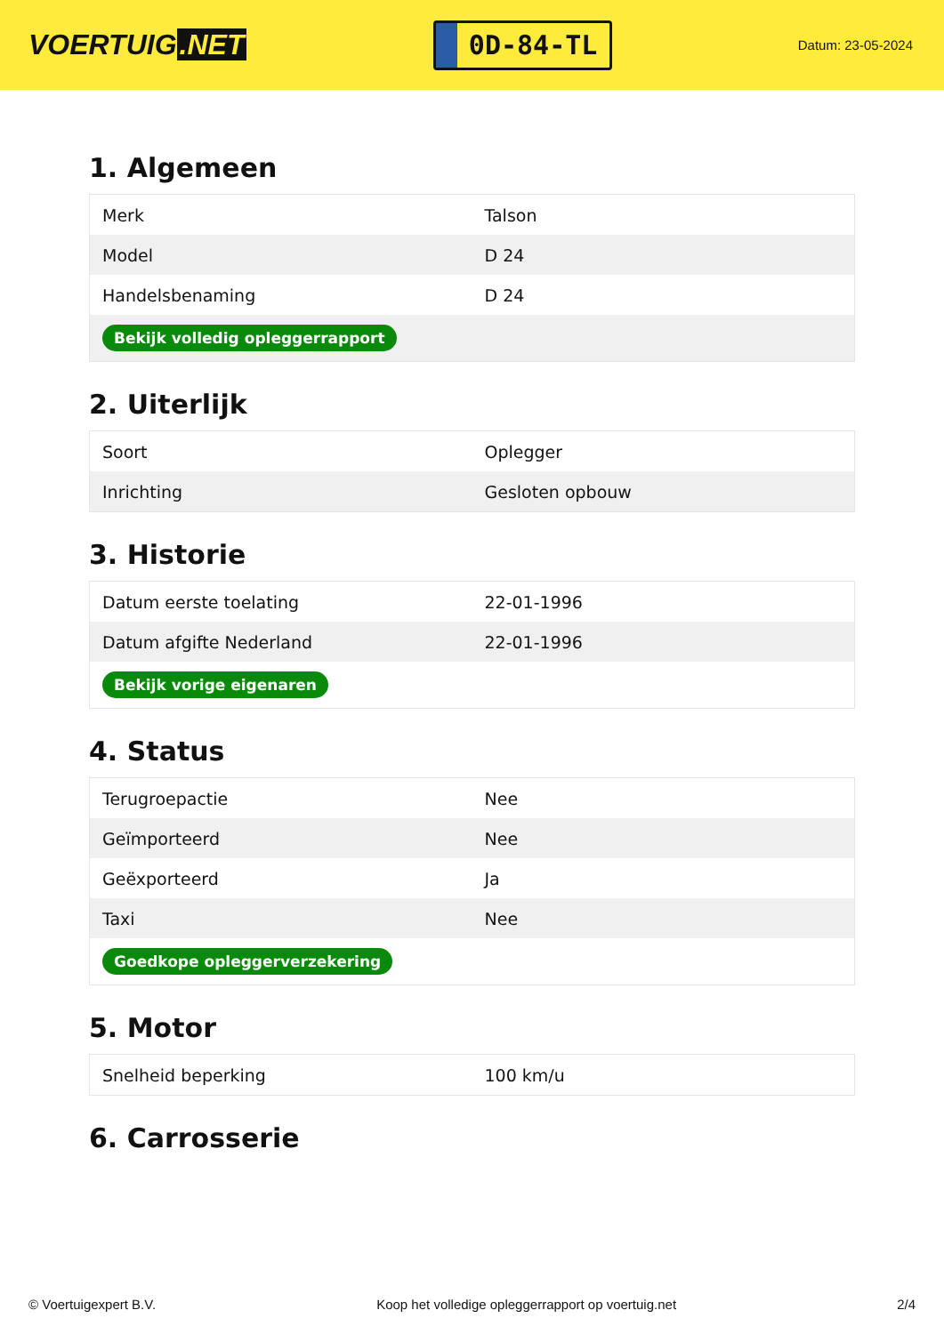VOERTUIG.NET
0D-84-TL
Datum: 23-05-2024
1. Algemeen
| Merk | Talson |
| Model | D 24 |
| Handelsbenaming | D 24 |
| Bekijk volledig opleggerrapport | |
2. Uiterlijk
| Soort | Oplegger |
| Inrichting | Gesloten opbouw |
3. Historie
| Datum eerste toelating | 22-01-1996 |
| Datum afgifte Nederland | 22-01-1996 |
| Bekijk vorige eigenaren | |
4. Status
| Terugroepactie | Nee |
| Geïmporteerd | Nee |
| Geëxporteerd | Ja |
| Taxi | Nee |
| Goedkope opleggerverzekering | |
5. Motor
| Snelheid beperking | 100 km/u |
6. Carrosserie
© Voertuigexpert B.V. Koop het volledige opleggerrapport op voertuig.net 2/4